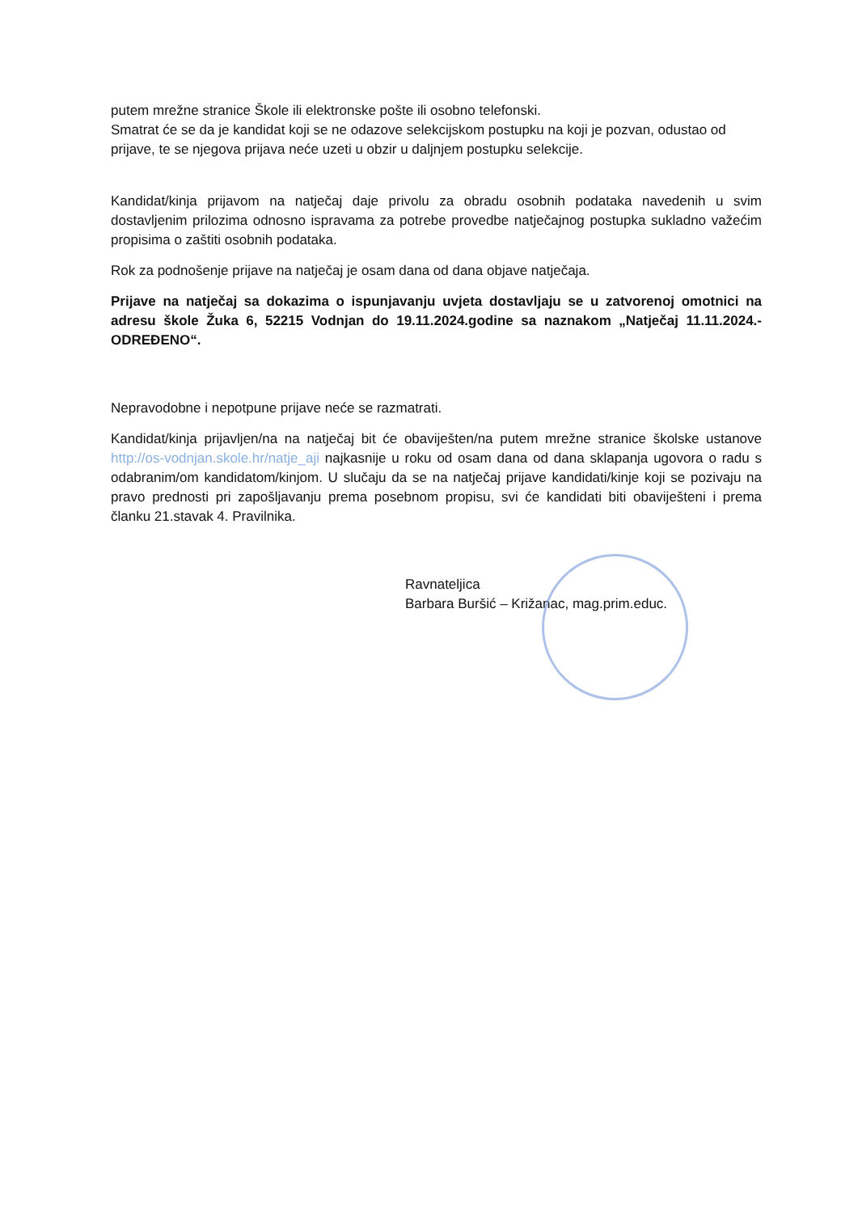putem mrežne stranice Škole ili elektronske pošte ili osobno telefonski.
Smatrat će se da je kandidat koji se ne odazove selekcijskom postupku na koji je pozvan, odustao od prijave, te se njegova prijava neće uzeti u obzir u daljnjem postupku selekcije.
Kandidat/kinja prijavom na natječaj daje privolu za obradu osobnih podataka navedenih u svim dostavljenim prilozima odnosno ispravama za potrebe provedbe natječajnog postupka sukladno važećim propisima o zaštiti osobnih podataka.
Rok za podnošenje prijave na natječaj je osam dana od dana objave natječaja.
Prijave na natječaj sa dokazima o ispunjavanju uvjeta dostavljaju se u zatvorenoj omotnici na adresu škole Žuka 6, 52215 Vodnjan do 19.11.2024.godine sa naznakom „Natječaj 11.11.2024.-ODREĐENO“.
Nepravodobne i nepotpune prijave neće se razmatrati.
Kandidat/kinja prijavljen/na na natječaj bit će obaviješten/na putem mrežne stranice školske ustanove http://os-vodnjan.skole.hr/natje_aji najkasnije u roku od osam dana od dana sklapanja ugovora o radu s odabranim/om kandidatom/kinjom. U slučaju da se na natječaj prijave kandidati/kinje koji se pozivaju na pravo prednosti pri zapošljavanju prema posebnom propisu, svi će kandidati biti obaviješteni i prema članku 21.stavak 4. Pravilnika.
Ravnateljica
Barbara Buršić – Križanac, mag.prim.educ.